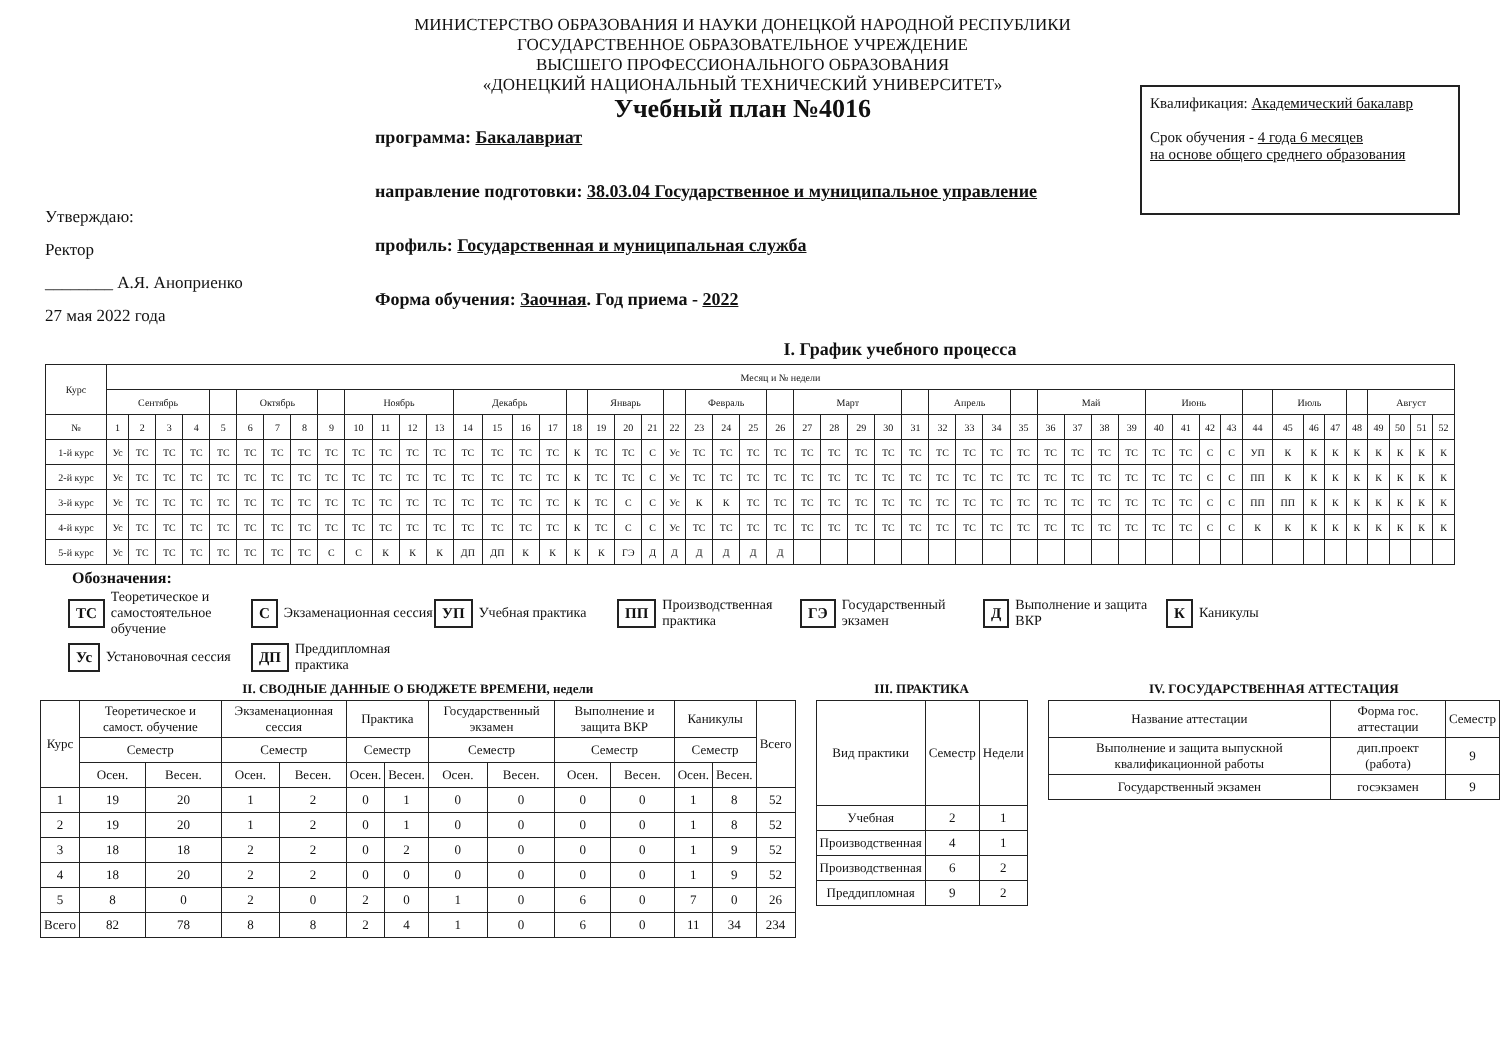Утверждаю:
Ректор
________ А.Я. Аноприенко
27 мая 2022 года
МИНИСТЕРСТВО ОБРАЗОВАНИЯ И НАУКИ ДОНЕЦКОЙ НАРОДНОЙ РЕСПУБЛИКИ
ГОСУДАРСТВЕННОЕ ОБРАЗОВАТЕЛЬНОЕ УЧРЕЖДЕНИЕ
ВЫСШЕГО ПРОФЕССИОНАЛЬНОГО ОБРАЗОВАНИЯ
«ДОНЕЦКИЙ НАЦИОНАЛЬНЫЙ ТЕХНИЧЕСКИЙ УНИВЕРСИТЕТ»
Учебный план №4016
программа: Бакалавриат
направление подготовки: 38.03.04 Государственное и муниципальное управление
профиль: Государственная и муниципальная служба
Форма обучения: Заочная. Год приема - 2022
Квалификация: Академический бакалавр
Срок обучения - 4 года 6 месяцев
на основе общего среднего образования
I. График учебного процесса
| Курс | Месяц и № недели | | | | | | | | | | | | | | | | | | | | | | | | | | | | | | | | | | | | | | | | | | | | | | | | | | | |
| --- | --- | --- | --- | --- | --- | --- | --- | --- | --- | --- | --- | --- | --- | --- | --- | --- | --- | --- | --- | --- | --- | --- | --- | --- | --- | --- | --- | --- | --- | --- | --- | --- | --- | --- | --- | --- | --- | --- | --- | --- | --- | --- | --- | --- | --- | --- | --- | --- | --- | --- | --- | --- |
| | Сентябрь | | | | | Октябрь | | | | Ноябрь | | | | Декабрь | | | | | Январь | | | | Февраль | | | | Март | | | | | Апрель | | | | Май | | | | Июнь | | | | | Июль | | | | Август | | | |
| № | 1 | 2 | 3 | 4 | 5 | 6 | 7 | 8 | 9 | 10 | 11 | 12 | 13 | 14 | 15 | 16 | 17 | 18 | 19 | 20 | 21 | 22 | 23 | 24 | 25 | 26 | 27 | 28 | 29 | 30 | 31 | 32 | 33 | 34 | 35 | 36 | 37 | 38 | 39 | 40 | 41 | 42 | 43 | 44 | 45 | 46 | 47 | 48 | 49 | 50 | 51 | 52 |
| 1-й курс | Ус | ТС | ТС | ТС | ТС | ТС | ТС | ТС | ТС | ТС | ТС | ТС | ТС | ТС | ТС | ТС | ТС | К | ТС | ТС | С | Ус | ТС | ТС | ТС | ТС | ТС | ТС | ТС | ТС | ТС | ТС | ТС | ТС | ТС | ТС | ТС | ТС | ТС | ТС | ТС | С | С | УП | К | К | К | К | К | К | К | К |
| 2-й курс | Ус | ТС | ТС | ТС | ТС | ТС | ТС | ТС | ТС | ТС | ТС | ТС | ТС | ТС | ТС | ТС | ТС | К | ТС | ТС | С | Ус | ТС | ТС | ТС | ТС | ТС | ТС | ТС | ТС | ТС | ТС | ТС | ТС | ТС | ТС | ТС | ТС | ТС | ТС | ТС | С | С | ПП | К | К | К | К | К | К | К | К |
| 3-й курс | Ус | ТС | ТС | ТС | ТС | ТС | ТС | ТС | ТС | ТС | ТС | ТС | ТС | ТС | ТС | ТС | ТС | К | ТС | С | С | Ус | К | К | ТС | ТС | ТС | ТС | ТС | ТС | ТС | ТС | ТС | ТС | ТС | ТС | ТС | ТС | ТС | ТС | ТС | С | С | ПП | ПП | К | К | К | К | К | К | К |
| 4-й курс | Ус | ТС | ТС | ТС | ТС | ТС | ТС | ТС | ТС | ТС | ТС | ТС | ТС | ТС | ТС | ТС | ТС | К | ТС | С | С | Ус | ТС | ТС | ТС | ТС | ТС | ТС | ТС | ТС | ТС | ТС | ТС | ТС | ТС | ТС | ТС | ТС | ТС | ТС | ТС | С | С | К | К | К | К | К | К | К | К | К |
| 5-й курс | Ус | ТС | ТС | ТС | ТС | ТС | ТС | ТС | С | С | К | К | К | ДП | ДП | К | К | К | К | ГЭ | Д | Д | Д | Д | Д | Д | | | | | | | | | | | | | | | | | | | | | | | | | | |
Обозначения:
ТС Теоретическое и самостоятельное обучение
С Экзаменационная сессия
УП Учебная практика
ПП Производственная практика
ГЭ Государственный экзамен
Д Выполнение и защита ВКР
К Каникулы
Ус Установочная сессия
ДП Преддипломная практика
II. СВОДНЫЕ ДАННЫЕ О БЮДЖЕТЕ ВРЕМЕНИ, недели
| Курс | Теоретическое и самост. обучение | | Экзаменационная сессия | | Практика | | Государственный экзамен | | Выполнение и защита ВКР | | Каникулы | | Всего |
| --- | --- | --- | --- | --- | --- | --- | --- | --- | --- | --- | --- | --- | --- |
| | Семестр | | Семестр | | Семестр | | Семестр | | Семестр | | Семестр | | |
| | Осен. | Весен. | Осен. | Весен. | Осен. | Весен. | Осен. | Весен. | Осен. | Весен. | Осен. | Весен. | |
| 1 | 19 | 20 | 1 | 2 | 0 | 1 | 0 | 0 | 0 | 0 | 1 | 8 | 52 |
| 2 | 19 | 20 | 1 | 2 | 0 | 1 | 0 | 0 | 0 | 0 | 1 | 8 | 52 |
| 3 | 18 | 18 | 2 | 2 | 0 | 2 | 0 | 0 | 0 | 0 | 1 | 9 | 52 |
| 4 | 18 | 20 | 2 | 2 | 0 | 0 | 0 | 0 | 0 | 0 | 1 | 9 | 52 |
| 5 | 8 | 0 | 2 | 0 | 2 | 0 | 1 | 0 | 6 | 0 | 7 | 0 | 26 |
| Всего | 82 | 78 | 8 | 8 | 2 | 4 | 1 | 0 | 6 | 0 | 11 | 34 | 234 |
III. ПРАКТИКА
| Вид практики | Семестр | Недели |
| --- | --- | --- |
| Учебная | 2 | 1 |
| Производственная | 4 | 1 |
| Производственная | 6 | 2 |
| Преддипломная | 9 | 2 |
IV. ГОСУДАРСТВЕННАЯ АТТЕСТАЦИЯ
| Название аттестации | Форма гос. аттестации | Семестр |
| --- | --- | --- |
| Выполнение и защита выпускной квалификационной работы | дип.проект (работа) | 9 |
| Государственный экзамен | госэкзамен | 9 |